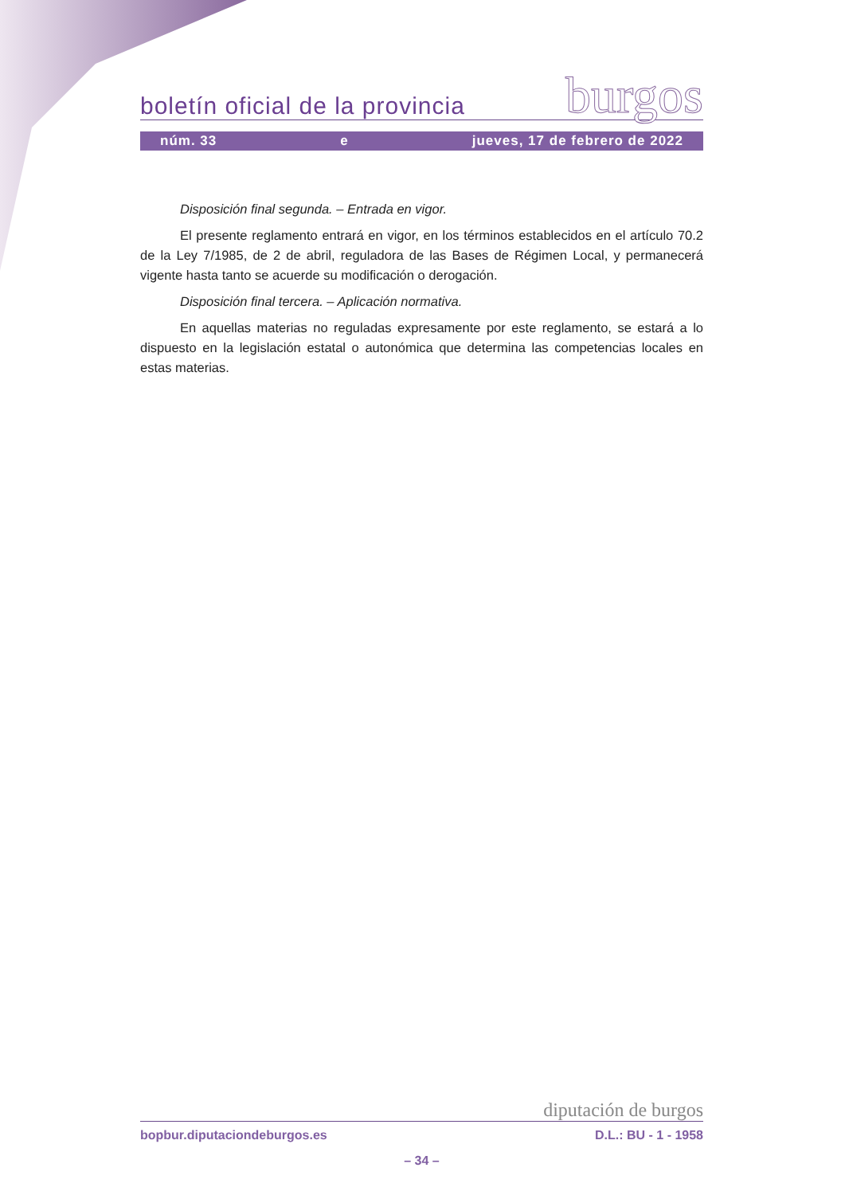boletín oficial de la provincia burgos
núm. 33 e jueves, 17 de febrero de 2022
Disposición final segunda. – Entrada en vigor.
El presente reglamento entrará en vigor, en los términos establecidos en el artículo 70.2 de la Ley 7/1985, de 2 de abril, reguladora de las Bases de Régimen Local, y permanecerá vigente hasta tanto se acuerde su modificación o derogación.
Disposición final tercera. – Aplicación normativa.
En aquellas materias no reguladas expresamente por este reglamento, se estará a lo dispuesto en la legislación estatal o autonómica que determina las competencias locales en estas materias.
diputación de burgos
bopbur.diputaciondeburgos.es D.L.: BU - 1 - 1958
– 34 –